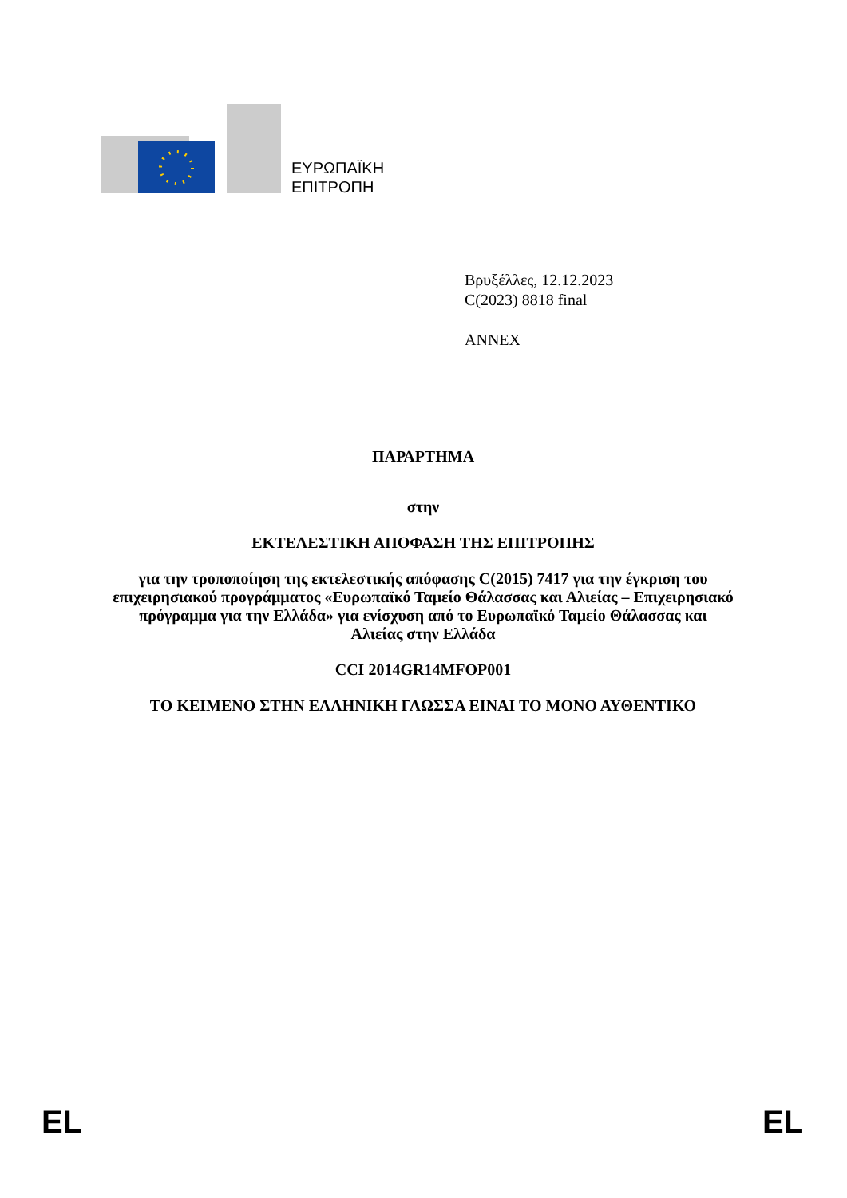ΕΥΡΩΠΑΪΚΗ
ΕΠΙΤΡΟΠΗ
Βρυξέλλες, 12.12.2023
C(2023) 8818 final
ANNEX
ΠΑΡΑΡΤΗΜΑ
στην
ΕΚΤΕΛΕΣΤΙΚΗ ΑΠΟΦΑΣΗ ΤΗΣ ΕΠΙΤΡΟΠΗΣ
για την τροποποίηση της εκτελεστικής απόφασης C(2015) 7417 για την έγκριση του επιχειρησιακού προγράμματος «Ευρωπαϊκό Ταμείο Θάλασσας και Αλιείας – Επιχειρησιακό πρόγραμμα για την Ελλάδα» για ενίσχυση από το Ευρωπαϊκό Ταμείο Θάλασσας και Αλιείας στην Ελλάδα
CCI 2014GR14MFOP001
ΤΟ ΚΕΙΜΕΝΟ ΣΤΗΝ ΕΛΛΗΝΙΚΗ ΓΛΩΣΣΑ ΕΙΝΑΙ ΤΟ ΜΟΝΟ ΑΥΘΕΝΤΙΚΟ
EL EL